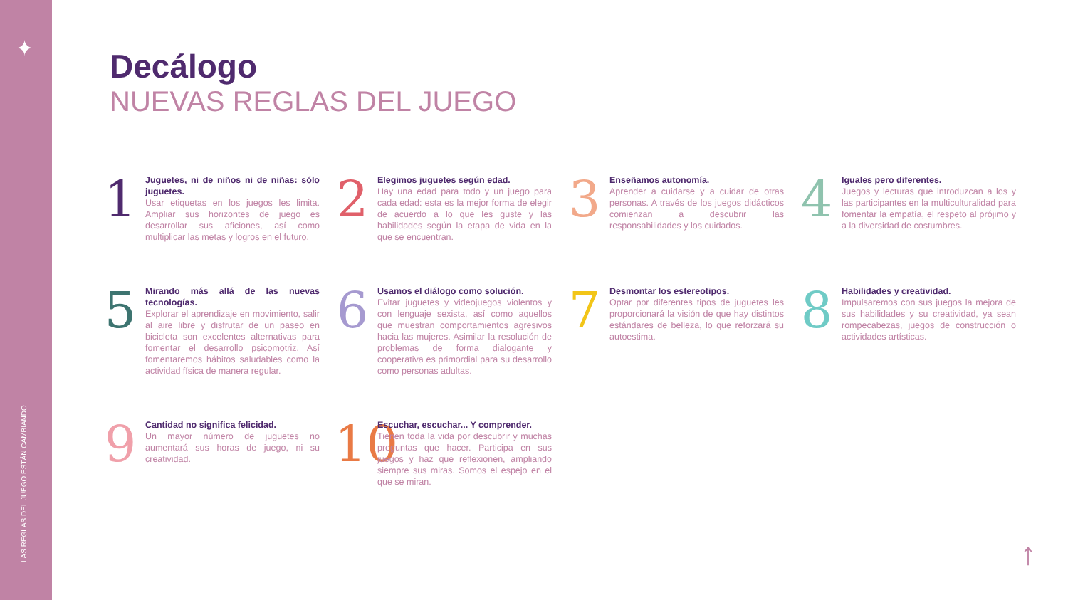✦
LAS REGLAS DEL JUEGO ESTÁN CAMBIANDO
Decálogo
NUEVAS REGLAS DEL JUEGO
1
Juguetes, ni de niños ni de niñas: sólo juguetes.
Usar etiquetas en los juegos les limita. Ampliar sus horizontes de juego es desarrollar sus aficiones, así como multiplicar las metas y logros en el futuro.
2
Elegimos juguetes según edad.
Hay una edad para todo y un juego para cada edad: esta es la mejor forma de elegir de acuerdo a lo que les guste y las habilidades según la etapa de vida en la que se encuentran.
3
Enseñamos autonomía.
Aprender a cuidarse y a cuidar de otras personas. A través de los juegos didácticos comienzan a descubrir las responsabilidades y los cuidados.
4
Iguales pero diferentes.
Juegos y lecturas que introduzcan a los y las participantes en la multiculturalidad para fomentar la empatía, el respeto al prójimo y a la diversidad de costumbres.
5
Mirando más allá de las nuevas tecnologías.
Explorar el aprendizaje en movimiento, salir al aire libre y disfrutar de un paseo en bicicleta son excelentes alternativas para fomentar el desarrollo psicomotriz. Así fomentaremos hábitos saludables como la actividad física de manera regular.
6
Usamos el diálogo como solución.
Evitar juguetes y videojuegos violentos y con lenguaje sexista, así como aquellos que muestran comportamientos agresivos hacia las mujeres. Asimilar la resolución de problemas de forma dialogante y cooperativa es primordial para su desarrollo como personas adultas.
7
Desmontar los estereotipos.
Optar por diferentes tipos de juguetes les proporcionará la visión de que hay distintos estándares de belleza, lo que reforzará su autoestima.
8
Habilidades y creatividad.
Impulsaremos con sus juegos la mejora de sus habilidades y su creatividad, ya sean rompecabezas, juegos de construcción o actividades artísticas.
9
Cantidad no significa felicidad.
Un mayor número de juguetes no aumentará sus horas de juego, ni su creatividad.
10
Escuchar, escuchar... Y comprender.
Tienen toda la vida por descubrir y muchas preguntas que hacer. Participa en sus juegos y haz que reflexionen, ampliando siempre sus miras. Somos el espejo en el que se miran.
↑